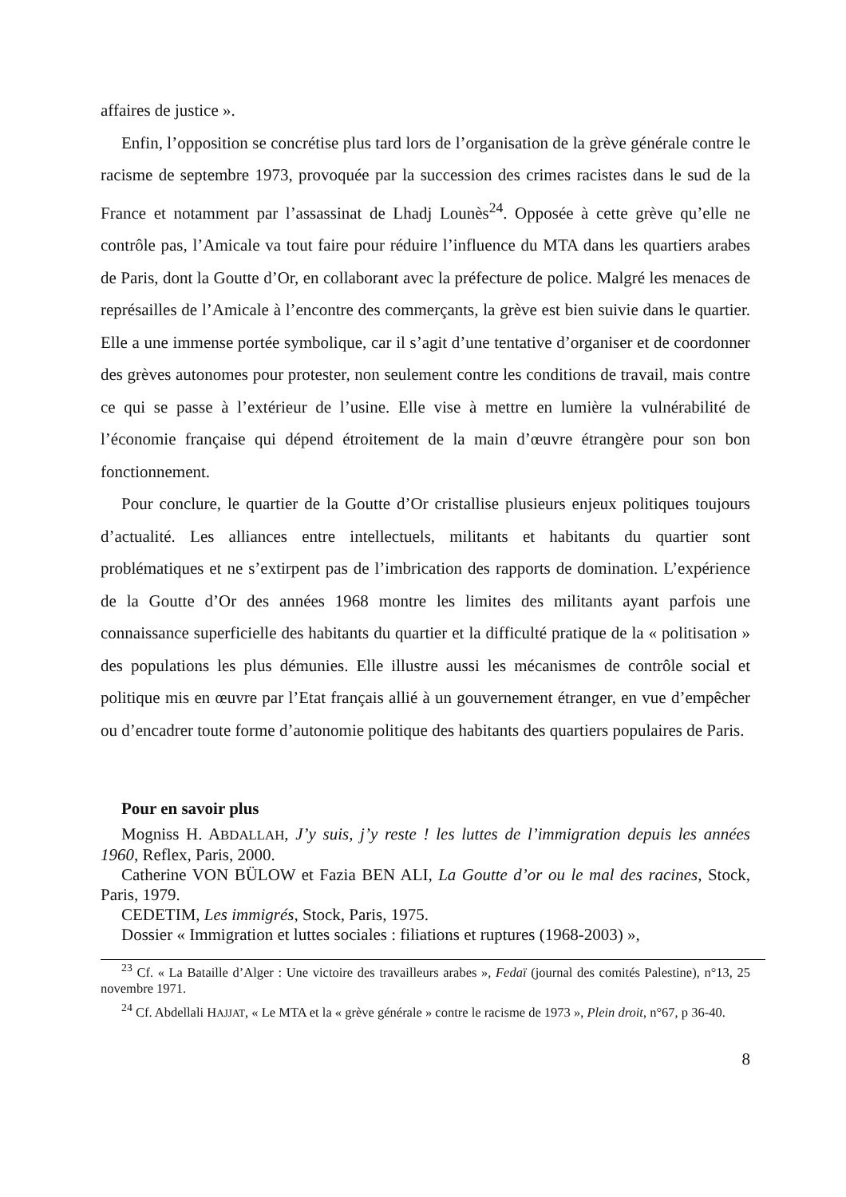affaires de justice ».
Enfin, l’opposition se concrétise plus tard lors de l’organisation de la grève générale contre le racisme de septembre 1973, provoquée par la succession des crimes racistes dans le sud de la France et notamment par l’assassinat de Lhadj Lounès<sup>24</sup>. Opposée à cette grève qu’elle ne contrôle pas, l’Amicale va tout faire pour réduire l’influence du MTA dans les quartiers arabes de Paris, dont la Goutte d’Or, en collaborant avec la préfecture de police. Malgré les menaces de représailles de l’Amicale à l’encontre des commerçants, la grève est bien suivie dans le quartier. Elle a une immense portée symbolique, car il s’agit d’une tentative d’organiser et de coordonner des grèves autonomes pour protester, non seulement contre les conditions de travail, mais contre ce qui se passe à l’extérieur de l’usine. Elle vise à mettre en lumière la vulnérabilité de l’économie française qui dépend étroitement de la main d’œuvre étrangère pour son bon fonctionnement.
Pour conclure, le quartier de la Goutte d’Or cristallise plusieurs enjeux politiques toujours d’actualité. Les alliances entre intellectuels, militants et habitants du quartier sont problématiques et ne s’extirpent pas de l’imbrication des rapports de domination. L’expérience de la Goutte d’Or des années 1968 montre les limites des militants ayant parfois une connaissance superficielle des habitants du quartier et la difficulté pratique de la « politisation » des populations les plus démunies. Elle illustre aussi les mécanismes de contrôle social et politique mis en œuvre par l’Etat français allié à un gouvernement étranger, en vue d’empêcher ou d’encadrer toute forme d’autonomie politique des habitants des quartiers populaires de Paris.
Pour en savoir plus
Mogniss H. ABDALLAH, J’y suis, j’y reste ! les luttes de l’immigration depuis les années 1960, Reflex, Paris, 2000.
Catherine VON BÜLOW et Fazia BEN ALI, La Goutte d’or ou le mal des racines, Stock, Paris, 1979.
CEDETIM, Les immigrés, Stock, Paris, 1975.
Dossier « Immigration et luttes sociales : filiations et ruptures (1968-2003) »,
<sup>23</sup> Cf. « La Bataille d’Alger : Une victoire des travailleurs arabes », Fedaï (journal des comités Palestine), n°13, 25 novembre 1971.
<sup>24</sup> Cf. Abdellali HAJJAT, « Le MTA et la « grève générale » contre le racisme de 1973 », Plein droit, n°67, p 36-40.
8